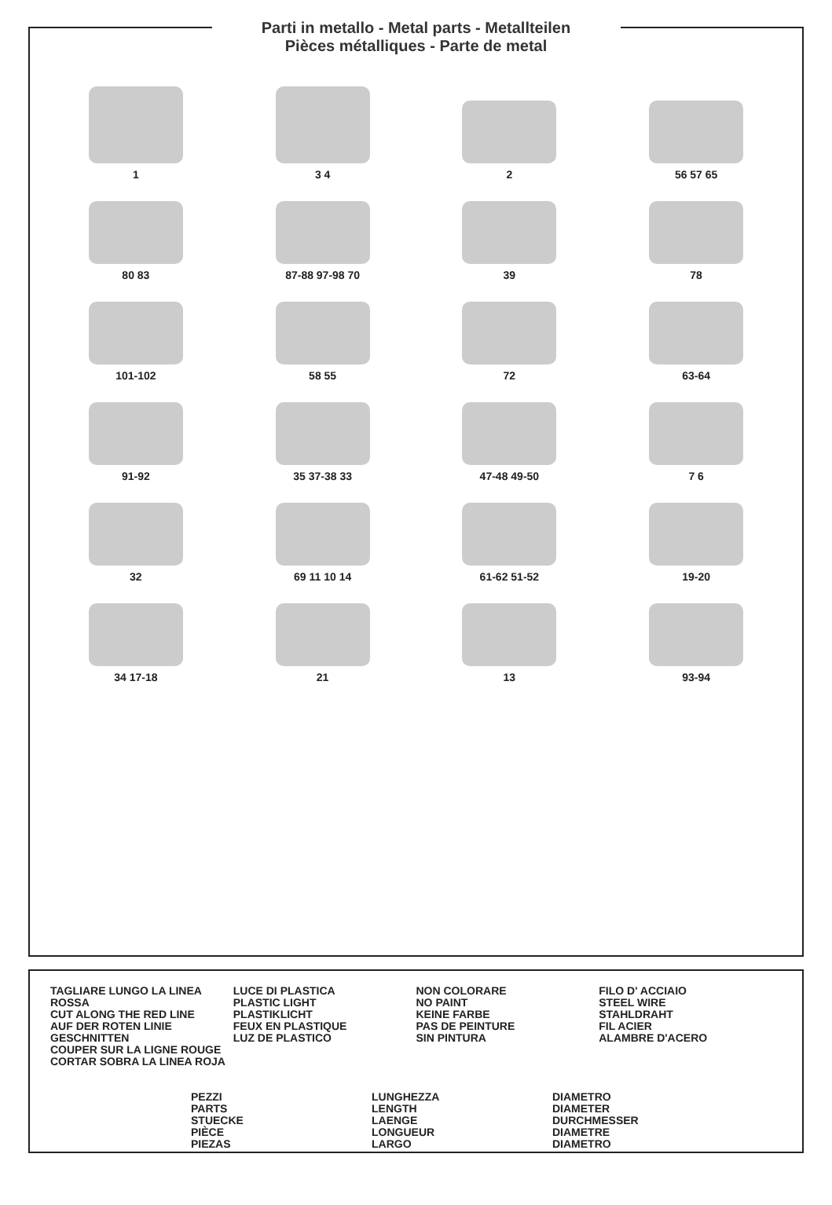Parti in metallo - Metal parts - Metallteilen
Pièces métalliques - Parte de metal
1
3 4
2
56 57 65
80 83
87-88 97-98 70
39
78
101-102
58 55
72
63-64
91-92
35 37-38 33
47-48 49-50
7 6
32
69 11 10 14
61-62 51-52
19-20
34 17-18
21
13
93-94
TAGLIARE LUNGO LA LINEA ROSSA
CUT ALONG THE RED LINE
AUF DER ROTEN LINIE GESCHNITTEN
COUPER SUR LA LIGNE ROUGE
CORTAR SOBRA LA LINEA ROJA
LUCE DI PLASTICA
PLASTIC LIGHT
PLASTIKLICHT
FEUX EN PLASTIQUE
LUZ DE PLASTICO
NON COLORARE
NO PAINT
KEINE FARBE
PAS DE PEINTURE
SIN PINTURA
FILO D' ACCIAIO
STEEL WIRE
STAHLDRAHT
FIL ACIER
ALAMBRE D'ACERO
PEZZI
PARTS
STUECKE
PIÈCE
PIEZAS
LUNGHEZZA
LENGTH
LAENGE
LONGUEUR
LARGO
DIAMETRO
DIAMETER
DURCHMESSER
DIAMETRE
DIAMETRO